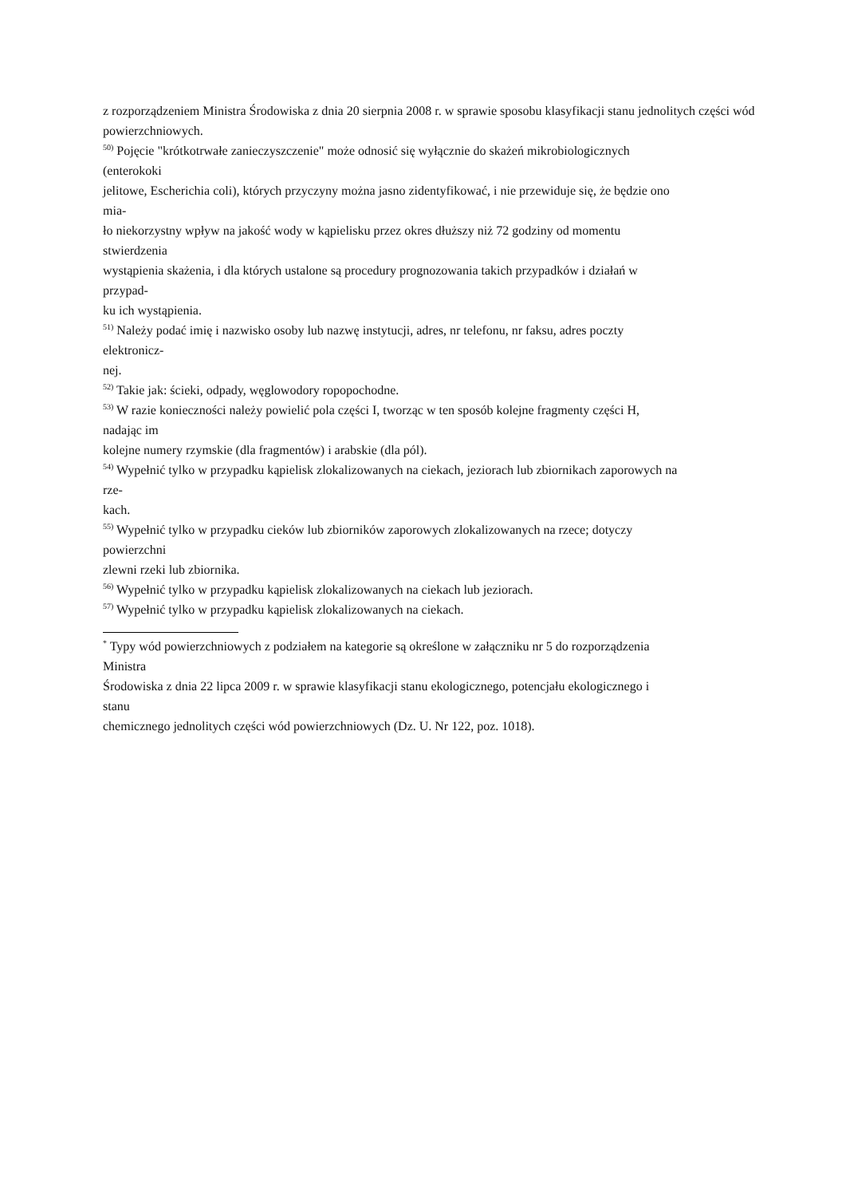z rozporządzeniem Ministra Środowiska z dnia 20 sierpnia 2008 r. w sprawie sposobu klasyfikacji stanu jednolitych części wód powierzchniowych.
<sup>50)</sup> Pojęcie "krótkotrwałe zanieczyszczenie" może odnosić się wyłącznie do skażeń mikrobiologicznych
(enterokoki
jelitowe, Escherichia coli), których przyczyny można jasno zidentyfikować, i nie przewiduje się, że będzie ono
mia-
ło niekorzystny wpływ na jakość wody w kąpielisku przez okres dłuższy niż 72 godziny od momentu
stwierdzenia
wystąpienia skażenia, i dla których ustalone są procedury prognozowania takich przypadków i działań w
przypad-
ku ich wystąpienia.
<sup>51)</sup> Należy podać imię i nazwisko osoby lub nazwę instytucji, adres, nr telefonu, nr faksu, adres poczty
elektronicz-
nej.
<sup>52)</sup> Takie jak: ścieki, odpady, węglowodory ropopochodne.
<sup>53)</sup> W razie konieczności należy powielić pola części I, tworząc w ten sposób kolejne fragmenty części H,
nadając im
kolejne numery rzymskie (dla fragmentów) i arabskie (dla pól).
<sup>54)</sup> Wypełnić tylko w przypadku kąpielisk zlokalizowanych na ciekach, jeziorach lub zbiornikach zaporowych na
rze-
kach.
<sup>55)</sup> Wypełnić tylko w przypadku cieków lub zbiorników zaporowych zlokalizowanych na rzece; dotyczy
powierzchni
zlewni rzeki lub zbiornika.
<sup>56)</sup> Wypełnić tylko w przypadku kąpielisk zlokalizowanych na ciekach lub jeziorach.
<sup>57)</sup> Wypełnić tylko w przypadku kąpielisk zlokalizowanych na ciekach.
<sup>*</sup> Typy wód powierzchniowych z podziałem na kategorie są określone w załączniku nr 5 do rozporządzenia
Ministra
Środowiska z dnia 22 lipca 2009 r. w sprawie klasyfikacji stanu ekologicznego, potencjału ekologicznego i
stanu
chemicznego jednolitych części wód powierzchniowych (Dz. U. Nr 122, poz. 1018).